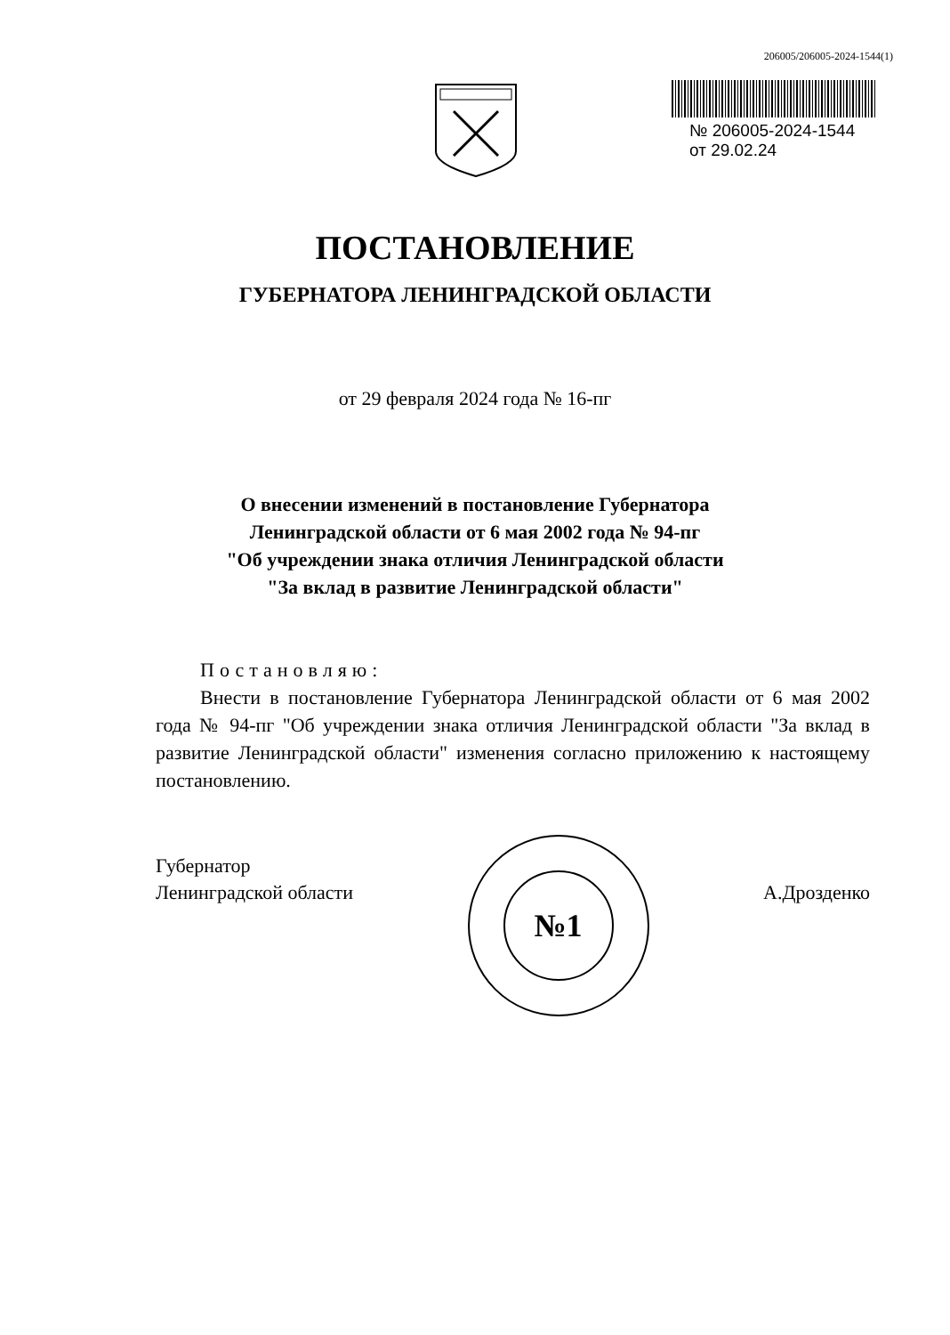206005/206005-2024-1544(1)
№ 206005-2024-1544
от 29.02.24
ПОСТАНОВЛЕНИЕ
ГУБЕРНАТОРА ЛЕНИНГРАДСКОЙ ОБЛАСТИ
от 29 февраля 2024 года № 16-пг
О внесении изменений в постановление Губернатора
Ленинградской области от 6 мая 2002 года № 94-пг
"Об учреждении знака отличия Ленинградской области
"За вклад в развитие Ленинградской области"
Постановляю:
Внести в постановление Губернатора Ленинградской области от 6 мая 2002 года № 94-пг "Об учреждении знака отличия Ленинградской области "За вклад в развитие Ленинградской области" изменения согласно приложению к настоящему постановлению.
Губернатор
Ленинградской области
№1
А.Дрозденко